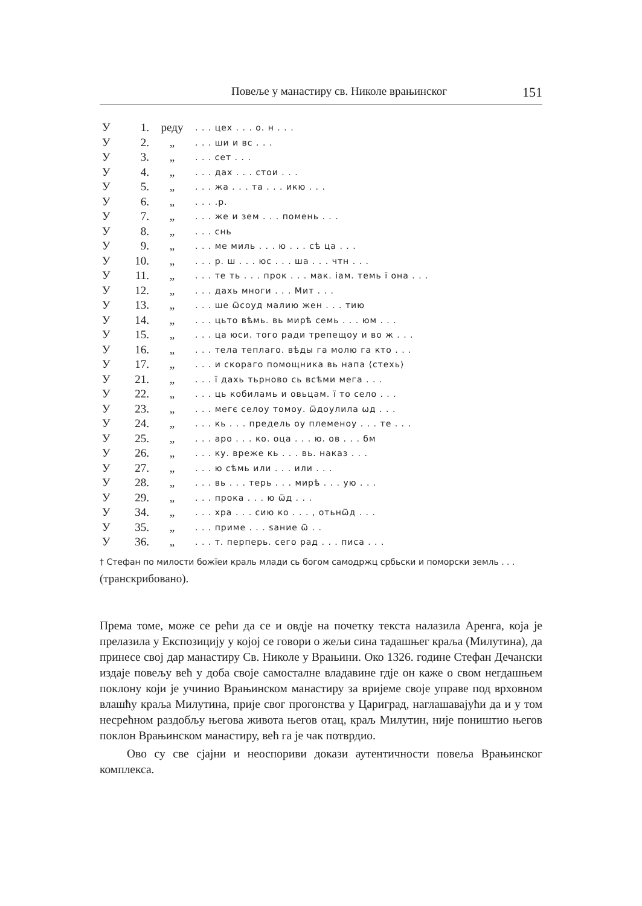Повеље у манастиру св. Николе врањинског 151
| У | 1. | реду | . . . цех . . . о. н . . . |
| У | 2. | „ | . . . ши и вс . . . |
| У | 3. | „ | . . . сет . . . |
| У | 4. | „ | . . . дах . . . стои . . . |
| У | 5. | „ | . . . жа . . . та . . . икю . . . |
| У | 6. | „ | . . . .р. |
| У | 7. | „ | . . . же и зем . . . помень . . . |
| У | 8. | „ | . . . снь |
| У | 9. | „ | . . . ме миль . . . ю . . . сѣ ца . . . |
| У | 10. | „ | . . . р. ш . . . юс . . . ша . . . чтн . . . |
| У | 11. | „ | . . . те ть . . . прок . . . мак. іам. темь ї она . . . |
| У | 12. | „ | . . . дахь многи . . . Мит . . . |
| У | 13. | „ | . . . ше ѿсоуд малию жен . . . тию |
| У | 14. | „ | . . . цьто вѣмь. вь мирѣ семь . . . юм . . . |
| У | 15. | „ | . . . ца юси. того ради трепещоу и во ж . . . |
| У | 16. | „ | . . . тела теплаго. вѣды га молю га кто . . . |
| У | 17. | „ | . . . и скораго помощника вь напа ⟨стехь⟩ |
| У | 21. | „ | . . . ї дахь тьрново сь всѣми мега . . . |
| У | 22. | „ | . . . ць кобиламь и овьцам. ї то село . . . |
| У | 23. | „ | . . . мегє селоу томоу. ѿдоулила ѡд . . . |
| У | 24. | „ | . . . кь . . . предель оу племеноу . . . те . . . |
| У | 25. | „ | . . . аро . . . ко. оца . . . ю. ов . . . бм |
| У | 26. | „ | . . . ку. вреже кь . . . вь. наказ . . . |
| У | 27. | „ | . . . ю сѣмь или . . . или . . . |
| У | 28. | „ | . . . вь . . . терь . . . мирѣ . . . ую . . . |
| У | 29. | „ | . . . прока . . . ю ѿд . . . |
| У | 34. | „ | . . . хра . . . сию ко . . . , отьнѿд . . . |
| У | 35. | „ | . . . приме . . . ѕание ѿ . . |
| У | 36. | „ | . . . т. перперь. сего рад . . . писа . . . |
† Стефан по милости божїеи краль млади сь богом самодржц србьски и поморски земль . . . (транскрибовано).
Према томе, може се рећи да се и овдје на почетку текста налазила Аренга, која је прелазила у Експозицију у којој се говори о жељи сина тадашњег краља (Милутина), да принесе свој дар манастиру Св. Николе у Врањини. Око 1326. године Стефан Дечански издаје повељу већ у доба своје самосталне владавине гдје он каже о свом негдашњем поклону који је учинио Врањинском манастиру за вријеме своје управе под врховном влашћу краља Милутина, прије свог прогонства у Цариград, наглашавајући да и у том несрећном раздобљу његова живота његов отац, краљ Милутин, није поништио његов поклон Врањинском манастиру, већ га је чак потврдио.
Ово су све сјајни и неоспориви докази аутентичности повеља Врањинског комплекса.